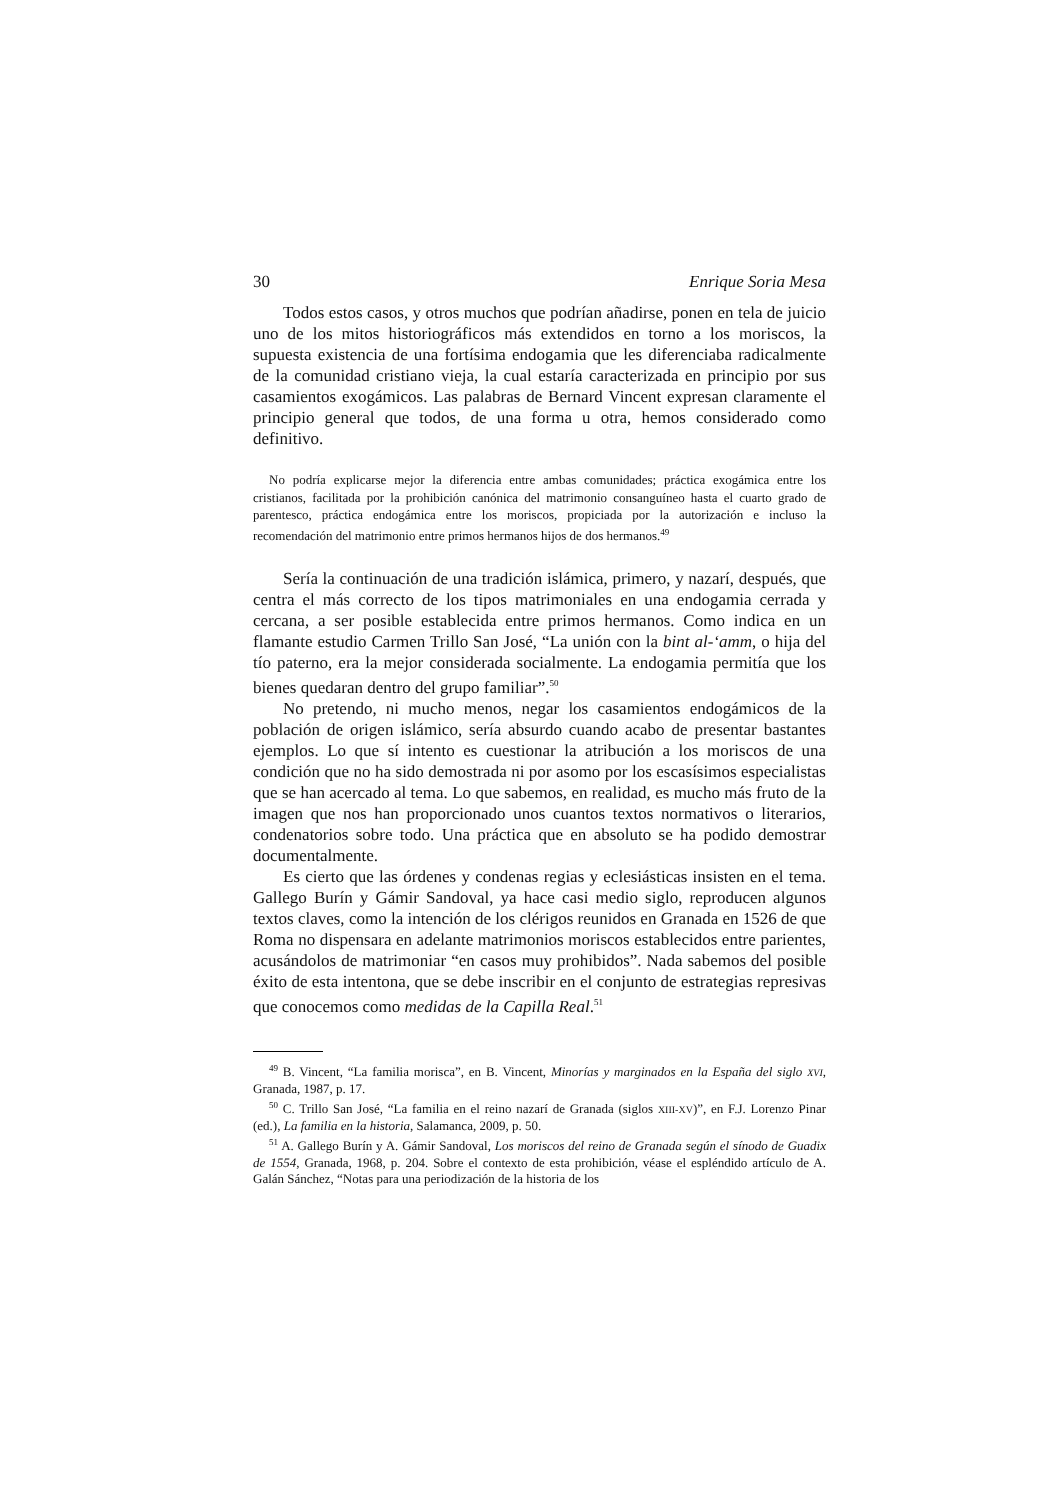30 Enrique Soria Mesa
Todos estos casos, y otros muchos que podrían añadirse, ponen en tela de juicio uno de los mitos historiográficos más extendidos en torno a los moriscos, la supuesta existencia de una fortísima endogamia que les diferenciaba radicalmente de la comunidad cristiano vieja, la cual estaría caracterizada en principio por sus casamientos exogámicos. Las palabras de Bernard Vincent expresan claramente el principio general que todos, de una forma u otra, hemos considerado como definitivo.
No podría explicarse mejor la diferencia entre ambas comunidades; práctica exogámica entre los cristianos, facilitada por la prohibición canónica del matrimonio consanguíneo hasta el cuarto grado de parentesco, práctica endogámica entre los moriscos, propiciada por la autorización e incluso la recomendación del matrimonio entre primos hermanos hijos de dos hermanos.<sup>49</sup>
Sería la continuación de una tradición islámica, primero, y nazarí, después, que centra el más correcto de los tipos matrimoniales en una endogamia cerrada y cercana, a ser posible establecida entre primos hermanos. Como indica en un flamante estudio Carmen Trillo San José, “La unión con la bint al-‘amm, o hija del tío paterno, era la mejor considerada socialmente. La endogamia permitía que los bienes quedaran dentro del grupo familiar”.<sup>50</sup>
No pretendo, ni mucho menos, negar los casamientos endogámicos de la población de origen islámico, sería absurdo cuando acabo de presentar bastantes ejemplos. Lo que sí intento es cuestionar la atribución a los moriscos de una condición que no ha sido demostrada ni por asomo por los escasísimos especialistas que se han acercado al tema. Lo que sabemos, en realidad, es mucho más fruto de la imagen que nos han proporcionado unos cuantos textos normativos o literarios, condenatorios sobre todo. Una práctica que en absoluto se ha podido demostrar documentalmente.
Es cierto que las órdenes y condenas regias y eclesiásticas insisten en el tema. Gallego Burín y Gámir Sandoval, ya hace casi medio siglo, reproducen algunos textos claves, como la intención de los clérigos reunidos en Granada en 1526 de que Roma no dispensara en adelante matrimonios moriscos establecidos entre parientes, acusándolos de matrimoniar “en casos muy prohibidos”. Nada sabemos del posible éxito de esta intentona, que se debe inscribir en el conjunto de estrategias represivas que conocemos como medidas de la Capilla Real.<sup>51</sup>
<sup>49</sup> B. Vincent, “La familia morisca”, en B. Vincent, Minorías y marginados en la España del siglo XVI, Granada, 1987, p. 17.
<sup>50</sup> C. Trillo San José, “La familia en el reino nazarí de Granada (siglos XIII-XV)”, en F.J. Lorenzo Pinar (ed.), La familia en la historia, Salamanca, 2009, p. 50.
<sup>51</sup> A. Gallego Burín y A. Gámir Sandoval, Los moriscos del reino de Granada según el sínodo de Guadix de 1554, Granada, 1968, p. 204. Sobre el contexto de esta prohibición, véase el espléndido artículo de A. Galán Sánchez, “Notas para una periodización de la historia de los